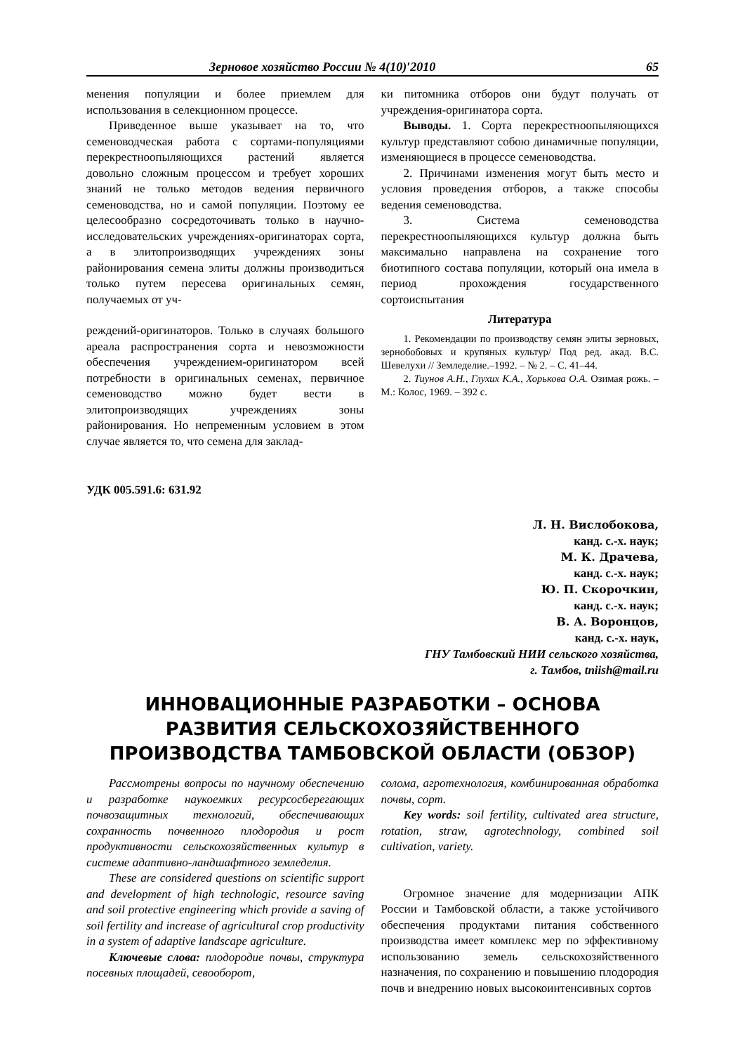Зерновое хозяйство России № 4(10)′2010 65
менения популяции и более приемлем для использования в селекционном процессе.
Приведенное выше указывает на то, что семеноводческая работа с сортами-популяциями перекрестноопыляющихся растений является довольно сложным процессом и требует хороших знаний не только методов ведения первичного семеноводства, но и самой популяции. Поэтому ее целесообразно сосредоточивать только в научно-исследовательских учреждениях-оригинаторах сорта, а в элитопроизводящих учреждениях зоны районирования семена элиты должны производиться только путем пересева оригинальных семян, получаемых от уч-
реждений-оригинаторов. Только в случаях большого ареала распространения сорта и невозможности обеспечения учреждением-оригинатором всей потребности в оригинальных семенах, первичное семеноводство можно будет вести в элитопроизводящих учреждениях зоны районирования. Но непременным условием в этом случае является то, что семена для заклад-
ки питомника отборов они будут получать от учреждения-оригинатора сорта.
Выводы. 1. Сорта перекрестноопыляющихся культур представляют собою динамичные популяции, изменяющиеся в процессе семеноводства.
2. Причинами изменения могут быть место и условия проведения отборов, а также способы ведения семеноводства.
3. Система семеноводства перекрестноопыляющихся культур должна быть максимально направлена на сохранение того биотипного состава популяции, который она имела в период прохождения государственного сортоиспытания
Литература
1. Рекомендации по производству семян элиты зерновых, зернобобовых и крупяных культур/ Под ред. акад. В.С. Шевелухи // Земледелие.–1992. – № 2. – С. 41–44.
2. Тиунов А.Н., Глухих К.А., Хорькова О.А. Озимая рожь. – М.: Колос, 1969. – 392 с.
УДК 005.591.6: 631.92
Л. Н. Вислобокова,
канд. с.-х. наук;
М. К. Драчева,
канд. с.-х. наук;
Ю. П. Скорочкин,
канд. с.-х. наук;
В. А. Воронцов,
канд. с.-х. наук,
ГНУ Тамбовский НИИ сельского хозяйства,
г. Тамбов, tniish@mail.ru
ИННОВАЦИОННЫЕ РАЗРАБОТКИ – ОСНОВА
РАЗВИТИЯ СЕЛЬСКОХОЗЯЙСТВЕННОГО
ПРОИЗВОДСТВА ТАМБОВСКОЙ ОБЛАСТИ (ОБЗОР)
Рассмотрены вопросы по научному обеспечению и разработке наукоемких ресурсосберегающих почвозащитных технологий, обеспечивающих сохранность почвенного плодородия и рост продуктивности сельскохозяйственных культур в системе адаптивно-ландшафтного земледелия.
These are considered questions on scientific support and development of high technologic, resource saving and soil protective engineering which provide a saving of soil fertility and increase of agricultural crop productivity in a system of adaptive landscape agriculture.
Ключевые слова: плодородие почвы, структура посевных площадей, севооборот,
солома, агротехнология, комбинированная обработка почвы, сорт.
Key words: soil fertility, cultivated area structure, rotation, straw, agrotechnology, combined soil cultivation, variety.
Огромное значение для модернизации АПК России и Тамбовской области, а также устойчивого обеспечения продуктами питания собственного производства имеет комплекс мер по эффективному использованию земель сельскохозяйственного назначения, по сохранению и повышению плодородия почв и внедрению новых высокоинтенсивных сортов